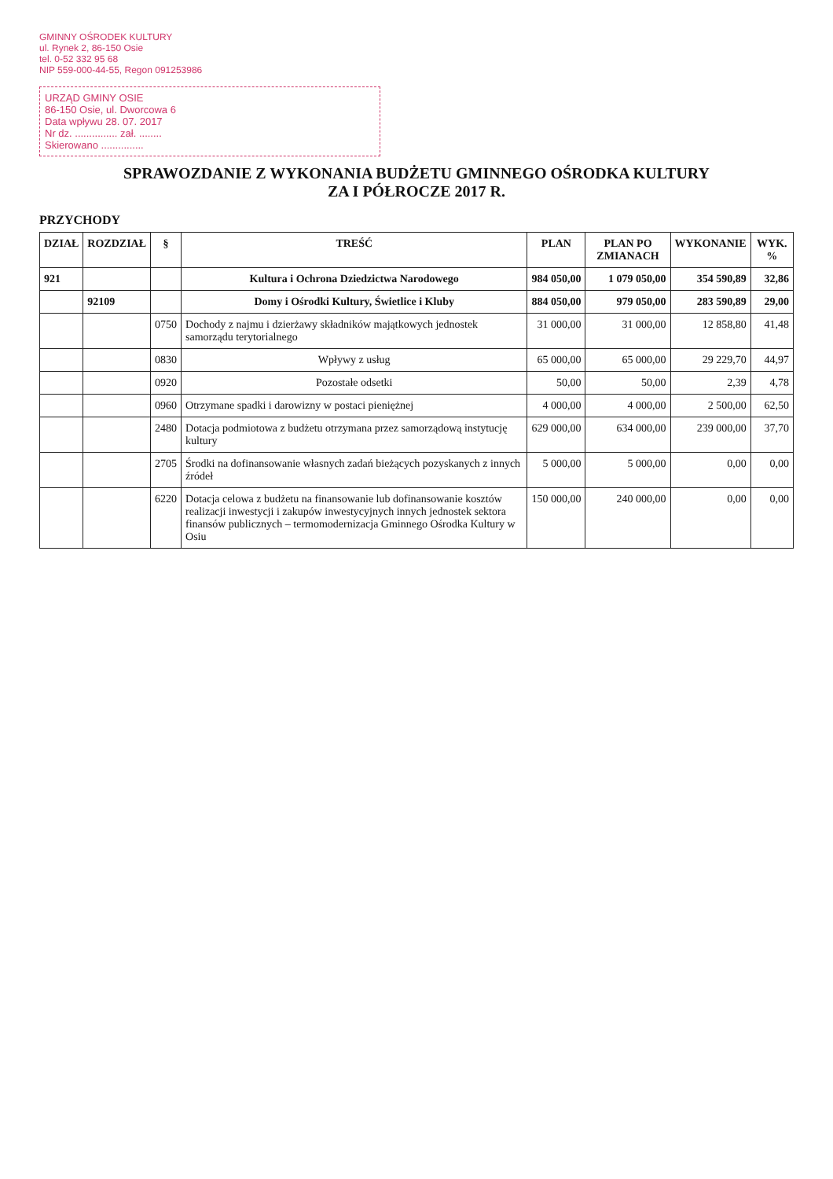GMINNY OŚRODEK KULTURY
ul. Rynek 2, 86-150 Osie
tel. 0-52 332 95 68
NIP 559-000-44-55, Regon 091253986
URZĄD GMINY OSIE
86-150 Osie, ul. Dworcowa 6
Data wpływu 28. 07. 2017
Nr dz. ............... zał. ........
Skierowano ...............
SPRAWOZDANIE Z WYKONANIA BUDŻETU GMINNEGO OŚRODKA KULTURY
ZA I PÓŁROCZE 2017 R.
PRZYCHODY
| DZIAŁ | ROZDZIAŁ | § | TREŚĆ | PLAN | PLAN PO ZMIANACH | WYKONANIE | WYK. % |
| --- | --- | --- | --- | --- | --- | --- | --- |
| 921 | | | Kultura i Ochrona Dziedzictwa Narodowego | 984 050,00 | 1 079 050,00 | 354 590,89 | 32,86 |
| | 92109 | | Domy i Ośrodki Kultury, Świetlice i Kluby | 884 050,00 | 979 050,00 | 283 590,89 | 29,00 |
| | | 0750 | Dochody z najmu i dzierżawy składników majątkowych jednostek samorządu terytorialnego | 31 000,00 | 31 000,00 | 12 858,80 | 41,48 |
| | | 0830 | Wpływy z usług | 65 000,00 | 65 000,00 | 29 229,70 | 44,97 |
| | | 0920 | Pozostałe odsetki | 50,00 | 50,00 | 2,39 | 4,78 |
| | | 0960 | Otrzymane spadki i darowizny w postaci pieniężnej | 4 000,00 | 4 000,00 | 2 500,00 | 62,50 |
| | | 2480 | Dotacja podmiotowa z budżetu otrzymana przez samorządową instytucję kultury | 629 000,00 | 634 000,00 | 239 000,00 | 37,70 |
| | | 2705 | Środki na dofinansowanie własnych zadań bieżących pozyskanych z innych źródeł | 5 000,00 | 5 000,00 | 0,00 | 0,00 |
| | | 6220 | Dotacja celowa z budżetu na finansowanie lub dofinansowanie kosztów realizacji inwestycji i zakupów inwestycyjnych innych jednostek sektora finansów publicznych – termomodernizacja Gminnego Ośrodka Kultury w Osiu | 150 000,00 | 240 000,00 | 0,00 | 0,00 |